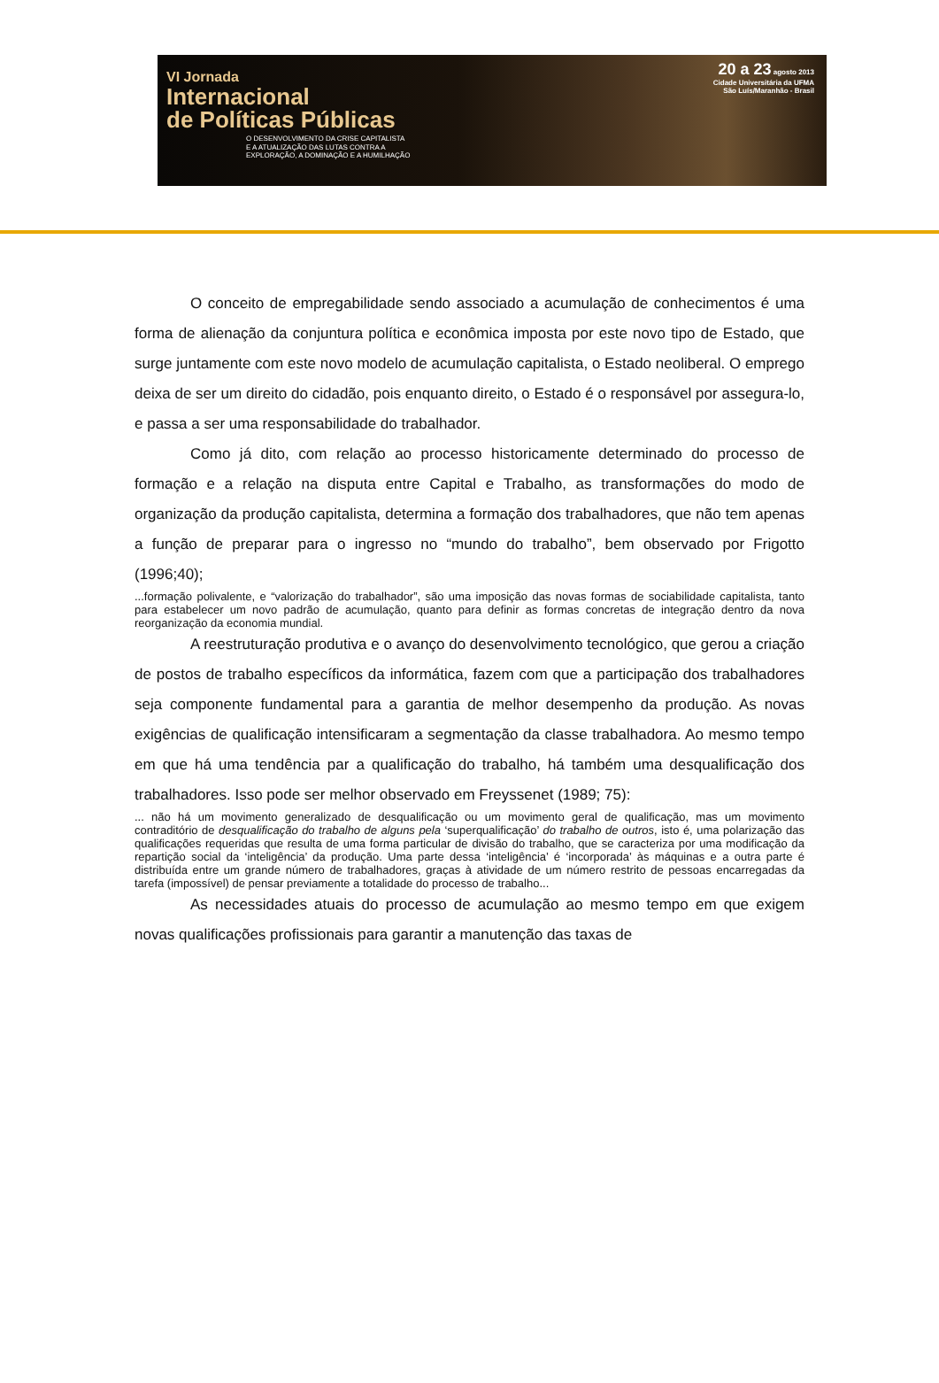VI Jornada
Internacional
de Políticas Públicas
O DESENVOLVIMENTO DA CRISE CAPITALISTA
E A ATUALIZAÇÃO DAS LUTAS CONTRA A
EXPLORAÇÃO, A DOMINAÇÃO E A HUMILHAÇÃO
20 a 23 agosto 2013
Cidade Universitária da UFMA
São Luís/Maranhão - Brasil
O conceito de empregabilidade sendo associado a acumulação de conhecimentos é uma forma de alienação da conjuntura política e econômica imposta por este novo tipo de Estado, que surge juntamente com este novo modelo de acumulação capitalista, o Estado neoliberal. O emprego deixa de ser um direito do cidadão, pois enquanto direito, o Estado é o responsável por assegura-lo, e passa a ser uma responsabilidade do trabalhador.
Como já dito, com relação ao processo historicamente determinado do processo de formação e a relação na disputa entre Capital e Trabalho, as transformações do modo de organização da produção capitalista, determina a formação dos trabalhadores, que não tem apenas a função de preparar para o ingresso no “mundo do trabalho”, bem observado por Frigotto (1996;40);
...formação polivalente, e “valorização do trabalhador”, são uma imposição das novas formas de sociabilidade capitalista, tanto para estabelecer um novo padrão de acumulação, quanto para definir as formas concretas de integração dentro da nova reorganização da economia mundial.
A reestruturação produtiva e o avanço do desenvolvimento tecnológico, que gerou a criação de postos de trabalho específicos da informática, fazem com que a participação dos trabalhadores seja componente fundamental para a garantia de melhor desempenho da produção. As novas exigências de qualificação intensificaram a segmentação da classe trabalhadora. Ao mesmo tempo em que há uma tendência par a qualificação do trabalho, há também uma desqualificação dos trabalhadores. Isso pode ser melhor observado em Freyssenet (1989; 75):
... não há um movimento generalizado de desqualificação ou um movimento geral de qualificação, mas um movimento contraditório de desqualificação do trabalho de alguns pela ‘superqualificação’ do trabalho de outros, isto é, uma polarização das qualificações requeridas que resulta de uma forma particular de divisão do trabalho, que se caracteriza por uma modificação da repartição social da ‘inteligência’ da produção. Uma parte dessa ‘inteligência’ é ‘incorporada’ às máquinas e a outra parte é distribuída entre um grande número de trabalhadores, graças à atividade de um número restrito de pessoas encarregadas da tarefa (impossível) de pensar previamente a totalidade do processo de trabalho...
As necessidades atuais do processo de acumulação ao mesmo tempo em que exigem novas qualificações profissionais para garantir a manutenção das taxas de